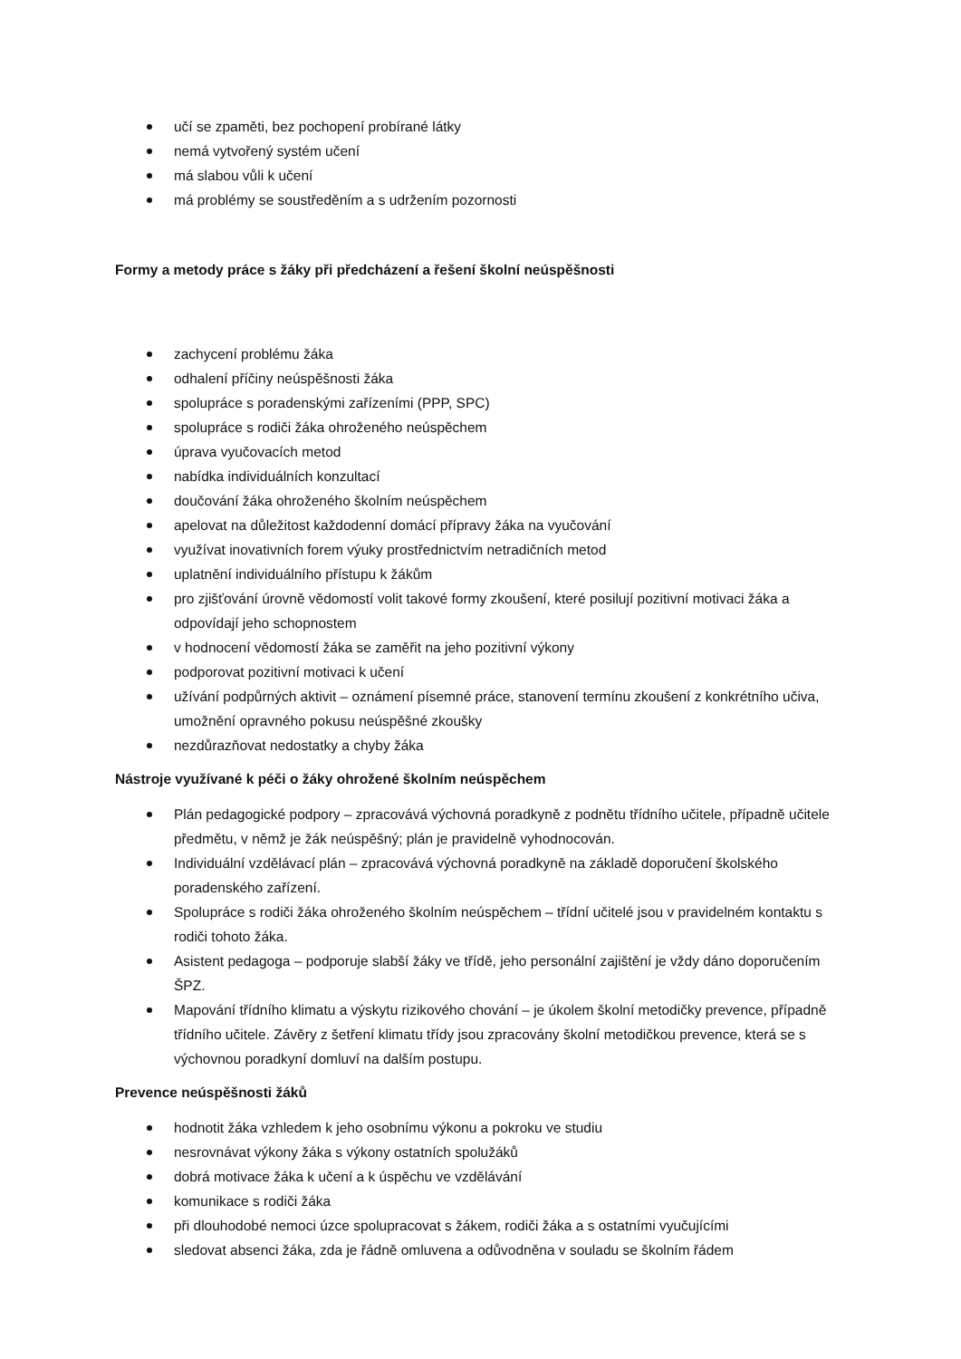učí se zpaměti, bez pochopení probírané látky
nemá vytvořený systém učení
má slabou vůli k učení
má problémy se soustředěním a s udržením pozornosti
Formy a metody práce s žáky při předcházení a řešení školní neúspěšnosti
zachycení problému žáka
odhalení příčiny neúspěšnosti žáka
spolupráce s poradenskými zařízeními (PPP, SPC)
spolupráce s rodiči žáka ohroženého neúspěchem
úprava vyučovacích metod
nabídka individuálních konzultací
doučování žáka ohroženého školním neúspěchem
apelovat na důležitost každodenní domácí přípravy žáka na vyučování
využívat inovativních forem výuky prostřednictvím netradičních metod
uplatnění individuálního přístupu k žákům
pro zjišťování úrovně vědomostí volit takové formy zkoušení, které posilují pozitivní motivaci žáka a odpovídají jeho schopnostem
v hodnocení vědomostí žáka se zaměřit na jeho pozitivní výkony
podporovat pozitivní motivaci k učení
užívání podpůrných aktivit – oznámení písemné práce, stanovení termínu zkoušení z konkrétního učiva, umožnění opravného pokusu neúspěšné zkoušky
nezdůrazňovat nedostatky a chyby žáka
Nástroje využívané k péči o žáky ohrožené školním neúspěchem
Plán pedagogické podpory – zpracovává výchovná poradkyně z podnětu třídního učitele, případně učitele předmětu, v němž je žák neúspěšný; plán je pravidelně vyhodnocován.
Individuální vzdělávací plán – zpracovává výchovná poradkyně na základě doporučení školského poradenského zařízení.
Spolupráce s rodiči žáka ohroženého školním neúspěchem – třídní učitelé jsou v pravidelném kontaktu s rodiči tohoto žáka.
Asistent pedagoga – podporuje slabší žáky ve třídě, jeho personální zajištění je vždy dáno doporučením ŠPZ.
Mapování třídního klimatu a výskytu rizikového chování – je úkolem školní metodičky prevence, případně třídního učitele. Závěry z šetření klimatu třídy jsou zpracovány školní metodičkou prevence, která se s výchovnou poradkyní domluví na dalším postupu.
Prevence neúspěšnosti žáků
hodnotit žáka vzhledem k jeho osobnímu výkonu a pokroku ve studiu
nesrovnávat výkony žáka s výkony ostatních spolužáků
dobrá motivace žáka k učení a k úspěchu ve vzdělávání
komunikace s rodiči žáka
při dlouhodobé nemoci úzce spolupracovat s žákem, rodiči žáka a s ostatními vyučujícími
sledovat absenci žáka, zda je řádně omluvena a odůvodněna v souladu se školním řádem